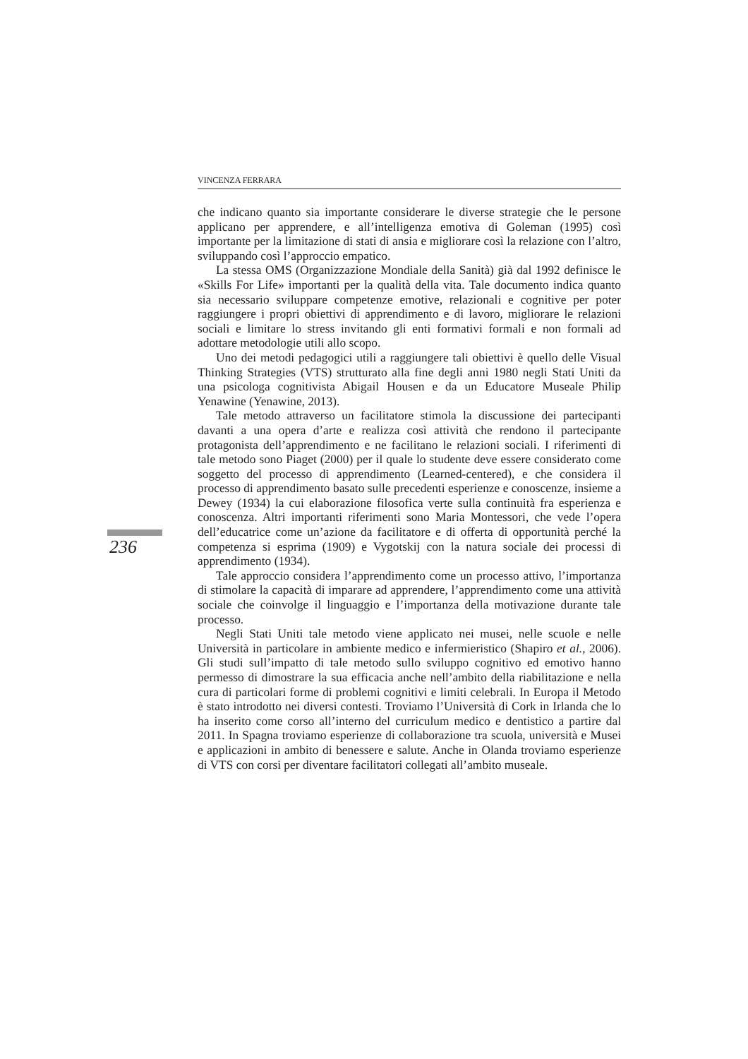VINCENZA FERRARA
che indicano quanto sia importante considerare le diverse strategie che le persone applicano per apprendere, e all’intelligenza emotiva di Goleman (1995) così importante per la limitazione di stati di ansia e migliorare così la relazione con l’altro, sviluppando così l’approccio empatico.
La stessa OMS (Organizzazione Mondiale della Sanità) già dal 1992 definisce le «Skills For Life» importanti per la qualità della vita. Tale documento indica quanto sia necessario sviluppare competenze emotive, relazionali e cognitive per poter raggiungere i propri obiettivi di apprendimento e di lavoro, migliorare le relazioni sociali e limitare lo stress invitando gli enti formativi formali e non formali ad adottare metodologie utili allo scopo.
Uno dei metodi pedagogici utili a raggiungere tali obiettivi è quello delle Visual Thinking Strategies (VTS) strutturato alla fine degli anni 1980 negli Stati Uniti da una psicologa cognitivista Abigail Housen e da un Educatore Museale Philip Yenawine (Yenawine, 2013).
Tale metodo attraverso un facilitatore stimola la discussione dei partecipanti davanti a una opera d’arte e realizza così attività che rendono il partecipante protagonista dell’apprendimento e ne facilitano le relazioni sociali. I riferimenti di tale metodo sono Piaget (2000) per il quale lo studente deve essere considerato come soggetto del processo di apprendimento (Learned-centered), e che considera il processo di apprendimento basato sulle precedenti esperienze e conoscenze, insieme a Dewey (1934) la cui elaborazione filosofica verte sulla continuità fra esperienza e conoscenza. Altri importanti riferimenti sono Maria Montessori, che vede l’opera dell’educatrice come un’azione da facilitatore e di offerta di opportunità perché la competenza si esprima (1909) e Vygotskij con la natura sociale dei processi di apprendimento (1934).
Tale approccio considera l’apprendimento come un processo attivo, l’importanza di stimolare la capacità di imparare ad apprendere, l’apprendimento come una attività sociale che coinvolge il linguaggio e l’importanza della motivazione durante tale processo.
Negli Stati Uniti tale metodo viene applicato nei musei, nelle scuole e nelle Università in particolare in ambiente medico e infermieristico (Shapiro et al., 2006). Gli studi sull’impatto di tale metodo sullo sviluppo cognitivo ed emotivo hanno permesso di dimostrare la sua efficacia anche nell’ambito della riabilitazione e nella cura di particolari forme di problemi cognitivi e limiti celebrali. In Europa il Metodo è stato introdotto nei diversi contesti. Troviamo l’Università di Cork in Irlanda che lo ha inserito come corso all’interno del curriculum medico e dentistico a partire dal 2011. In Spagna troviamo esperienze di collaborazione tra scuola, università e Musei e applicazioni in ambito di benessere e salute. Anche in Olanda troviamo esperienze di VTS con corsi per diventare facilitatori collegati all’ambito museale.
236